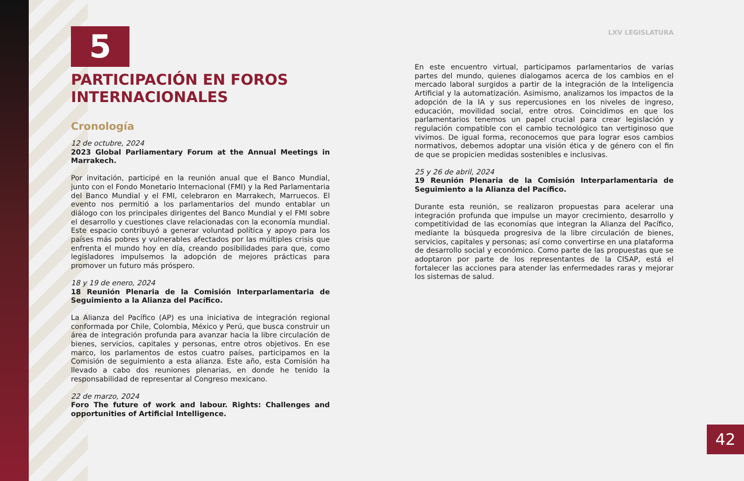5
PARTICIPACIÓN EN FOROS INTERNACIONALES
Cronología
12 de octubre, 2024
2023 Global Parliamentary Forum at the Annual Meetings in Marrakech.
Por invitación, participé en la reunión anual que el Banco Mundial, junto con el Fondo Monetario Internacional (FMI) y la Red Parlamentaria del Banco Mundial y el FMI, celebraron en Marrakech, Marruecos. El evento nos permitió a los parlamentarios del mundo entablar un diálogo con los principales dirigentes del Banco Mundial y el FMI sobre el desarrollo y cuestiones clave relacionadas con la economía mundial. Este espacio contribuyó a generar voluntad política y apoyo para los países más pobres y vulnerables afectados por las múltiples crisis que enfrenta el mundo hoy en día, creando posibilidades para que, como legisladores impulsemos la adopción de mejores prácticas para promover un futuro más próspero.
18 y 19 de enero, 2024
18 Reunión Plenaria de la Comisión Interparlamentaria de Seguimiento a la Alianza del Pacífico.
La Alianza del Pacífico (AP) es una iniciativa de integración regional conformada por Chile, Colombia, México y Perú, que busca construir un área de integración profunda para avanzar hacia la libre circulación de bienes, servicios, capitales y personas, entre otros objetivos. En ese marco, los parlamentos de estos cuatro países, participamos en la Comisión de seguimiento a esta alianza. Este año, esta Comisión ha llevado a cabo dos reuniones plenarias, en donde he tenido la responsabilidad de representar al Congreso mexicano.
22 de marzo, 2024
Foro The future of work and labour. Rights: Challenges and opportunities of Artificial Intelligence.
LXV LEGISLATURA
En este encuentro virtual, participamos parlamentarios de varias partes del mundo, quienes dialogamos acerca de los cambios en el mercado laboral surgidos a partir de la integración de la Inteligencia Artificial y la automatización. Asimismo, analizamos los impactos de la adopción de la IA y sus repercusiones en los niveles de ingreso, educación, movilidad social, entre otros. Coincidimos en que los parlamentarios tenemos un papel crucial para crear legislación y regulación compatible con el cambio tecnológico tan vertiginoso que vivimos. De igual forma, reconocemos que para lograr esos cambios normativos, debemos adoptar una visión ética y de género con el fin de que se propicien medidas sostenibles e inclusivas.
25 y 26 de abril, 2024
19 Reunión Plenaria de la Comisión Interparlamentaria de Seguimiento a la Alianza del Pacífico.
Durante esta reunión, se realizaron propuestas para acelerar una integración profunda que impulse un mayor crecimiento, desarrollo y competitividad de las economías que integran la Alianza del Pacífico, mediante la búsqueda progresiva de la libre circulación de bienes, servicios, capitales y personas; así como convertirse en una plataforma de desarrollo social y económico. Como parte de las propuestas que se adoptaron por parte de los representantes de la CISAP, está el fortalecer las acciones para atender las enfermedades raras y mejorar los sistemas de salud.
42